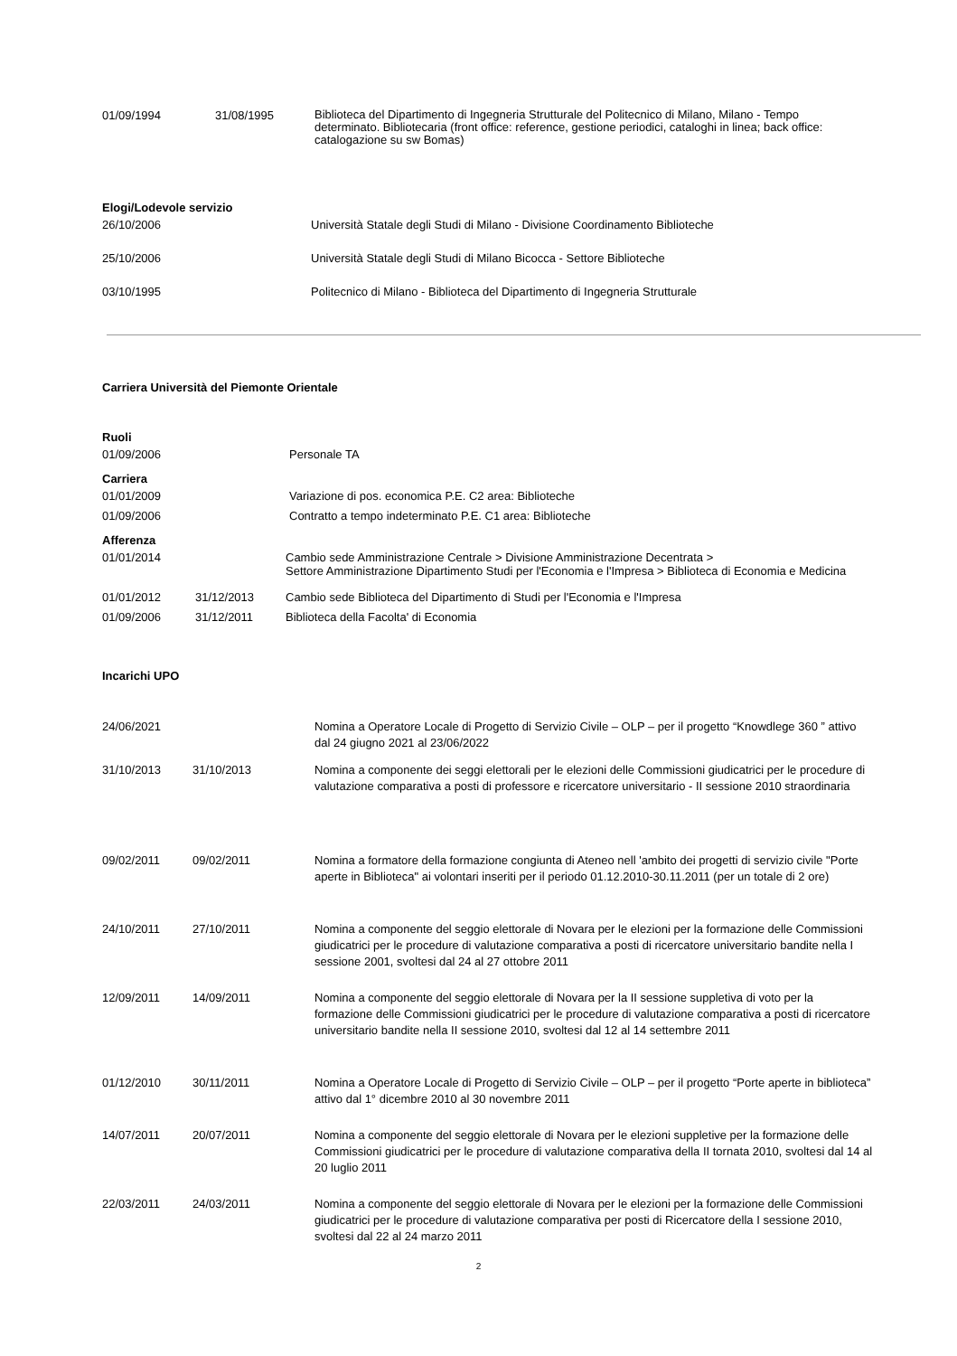| 01/09/1994 | 31/08/1995 | Biblioteca del Dipartimento di Ingegneria Strutturale del Politecnico di Milano, Milano - Tempo determinato. Bibliotecaria (front office: reference, gestione periodici, cataloghi in linea; back office: catalogazione su sw Bomas) |
Elogi/Lodevole servizio
| 26/10/2006 | Università Statale degli Studi di Milano - Divisione Coordinamento Biblioteche |
| 25/10/2006 | Università Statale degli Studi di Milano Bicocca - Settore Biblioteche |
| 03/10/1995 | Politecnico di Milano - Biblioteca del Dipartimento di Ingegneria Strutturale |
Carriera Università del Piemonte Orientale
Ruoli
| 01/09/2006 | Personale TA |
Carriera
| 01/01/2009 | Variazione di pos. economica P.E. C2 area: Biblioteche |
| 01/09/2006 | Contratto a tempo indeterminato P.E. C1 area: Biblioteche |
Afferenza
| 01/01/2014 | | Cambio sede Amministrazione Centrale > Divisione Amministrazione Decentrata > Settore Amministrazione Dipartimento Studi per l'Economia e l'Impresa > Biblioteca di Economia e Medicina |
| 01/01/2012 | 31/12/2013 | Cambio sede Biblioteca del Dipartimento di Studi per l'Economia e l'Impresa |
| 01/09/2006 | 31/12/2011 | Biblioteca della Facolta' di Economia |
Incarichi UPO
| 24/06/2021 | | Nomina a Operatore Locale di Progetto di Servizio Civile – OLP – per il progetto “Knowdlege 360 ” attivo dal 24 giugno 2021 al 23/06/2022 |
| 31/10/2013 | 31/10/2013 | Nomina a componente dei seggi elettorali per le elezioni delle Commissioni giudicatrici per le procedure di valutazione comparativa a posti di professore e ricercatore universitario - II sessione 2010 straordinaria |
| 09/02/2011 | 09/02/2011 | Nomina a formatore della formazione congiunta di Ateneo nell 'ambito dei progetti di servizio civile "Porte aperte in Biblioteca" ai volontari inseriti per il periodo 01.12.2010-30.11.2011 (per un totale di 2 ore) |
| 24/10/2011 | 27/10/2011 | Nomina a componente del seggio elettorale di Novara per le elezioni per la formazione delle Commissioni giudicatrici per le procedure di valutazione comparativa a posti di ricercatore universitario bandite nella I sessione 2001, svoltesi dal 24 al 27 ottobre 2011 |
| 12/09/2011 | 14/09/2011 | Nomina a componente del seggio elettorale di Novara per la II sessione suppletiva di voto per la formazione delle Commissioni giudicatrici per le procedure di valutazione comparativa a posti di ricercatore universitario bandite nella II sessione 2010, svoltesi dal 12 al 14 settembre 2011 |
| 01/12/2010 | 30/11/2011 | Nomina a Operatore Locale di Progetto di Servizio Civile – OLP – per il progetto “Porte aperte in biblioteca” attivo dal 1° dicembre 2010 al 30 novembre 2011 |
| 14/07/2011 | 20/07/2011 | Nomina a componente del seggio elettorale di Novara per le elezioni suppletive per la formazione delle Commissioni giudicatrici per le procedure di valutazione comparativa della II tornata 2010, svoltesi dal 14 al 20 luglio 2011 |
| 22/03/2011 | 24/03/2011 | Nomina a componente del seggio elettorale di Novara per le elezioni per la formazione delle Commissioni giudicatrici per le procedure di valutazione comparativa per posti di Ricercatore della I sessione 2010, svoltesi dal 22 al 24 marzo 2011 |
2